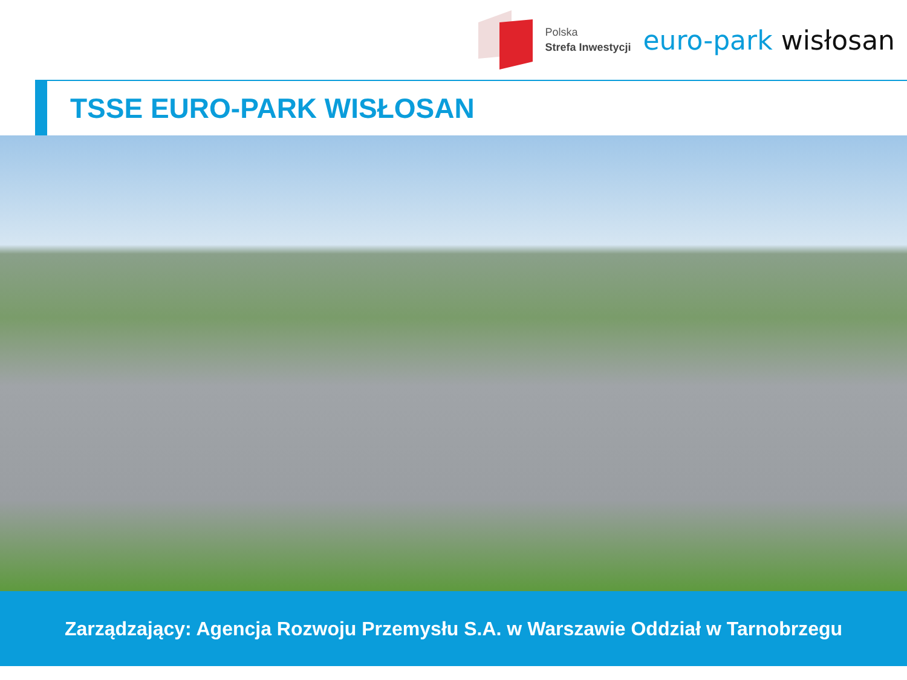Polska
Strefa Inwestycji
euro-park wisłosan
TSSE EURO-PARK WISŁOSAN
Zarządzający: Agencja Rozwoju Przemysłu S.A. w Warszawie Oddział w Tarnobrzegu